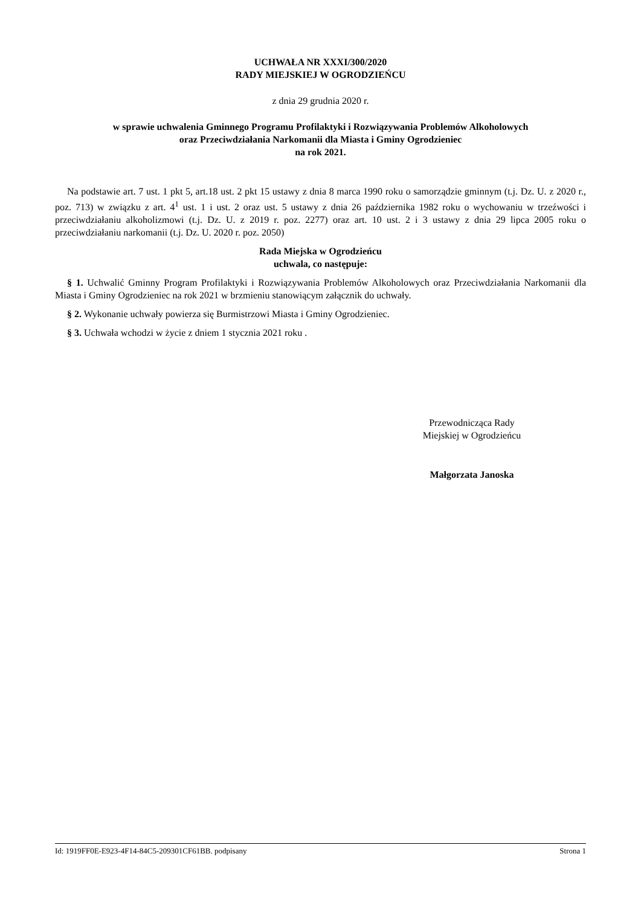UCHWAŁA NR XXXI/300/2020
RADY MIEJSKIEJ W OGRODZIEŃCU
z dnia 29 grudnia 2020 r.
w sprawie uchwalenia Gminnego Programu Profilaktyki i Rozwiązywania Problemów Alkoholowych
oraz Przeciwdziałania Narkomanii dla Miasta i Gminy Ogrodzieniec
na rok 2021.
Na podstawie art. 7 ust. 1 pkt 5, art.18 ust. 2 pkt 15 ustawy z dnia 8 marca 1990 roku o samorządzie gminnym (t.j. Dz. U. z 2020 r., poz. 713) w związku z art. 4<sup>1</sup> ust. 1 i ust. 2 oraz ust. 5 ustawy z dnia 26 października 1982 roku o wychowaniu w trzeźwości i przeciwdziałaniu alkoholizmowi (t.j. Dz. U. z 2019 r. poz. 2277) oraz art. 10 ust. 2 i 3 ustawy z dnia 29 lipca 2005 roku o przeciwdziałaniu narkomanii (t.j. Dz. U. 2020 r. poz. 2050)
Rada Miejska w Ogrodzieńcu
uchwala, co następuje:
§ 1. Uchwalić Gminny Program Profilaktyki i Rozwiązywania Problemów Alkoholowych oraz Przeciwdziałania Narkomanii dla Miasta i Gminy Ogrodzieniec na rok 2021 w brzmieniu stanowiącym załącznik do uchwały.
§ 2. Wykonanie uchwały powierza się Burmistrzowi Miasta i Gminy Ogrodzieniec.
§ 3. Uchwała wchodzi w życie z dniem 1 stycznia 2021 roku .
Przewodnicząca Rady
Miejskiej w Ogrodzieńcu
Małgorzata Janoska
Id: 1919FF0E-E923-4F14-84C5-209301CF61BB. podpisany Strona 1